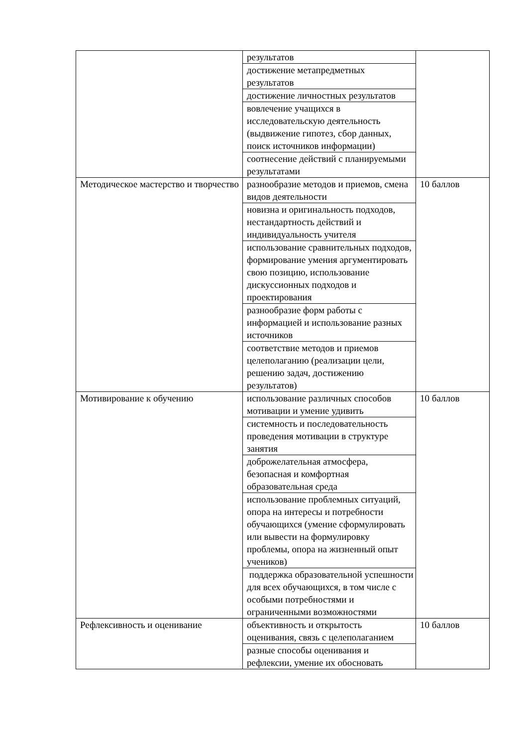| | результатов | |
| | достижение метапредметных результатов | |
| | достижение личностных результатов | |
| | вовлечение учащихся в исследовательскую деятельность (выдвижение гипотез, сбор данных, поиск источников информации) | |
| | соотнесение действий с планируемыми результатами | |
| Методическое мастерство и творчество | разнообразие методов и приемов, смена видов деятельности | 10 баллов |
| | новизна и оригинальность подходов, нестандартность действий и индивидуальность учителя | |
| | использование сравнительных подходов, формирование умения аргументировать свою позицию, использование дискуссионных подходов и проектирования | |
| | разнообразие форм работы с информацией и использование разных источников | |
| | соответствие методов и приемов целеполаганию (реализации цели, решению задач, достижению результатов) | |
| Мотивирование к обучению | использование различных способов мотивации и умение удивить | 10 баллов |
| | системность и последовательность проведения мотивации в структуре занятия | |
| | доброжелательная атмосфера, безопасная и комфортная образовательная среда | |
| | использование проблемных ситуаций, опора на интересы и потребности обучающихся (умение сформулировать или вывести на формулировку проблемы, опора на жизненный опыт учеников) | |
| | поддержка образовательной успешности для всех обучающихся, в том числе с особыми потребностями и ограниченными возможностями | |
| Рефлексивность и оценивание | объективность и открытость оценивания, связь с целеполаганием | 10 баллов |
| | разные способы оценивания и рефлексии, умение их обосновать | |